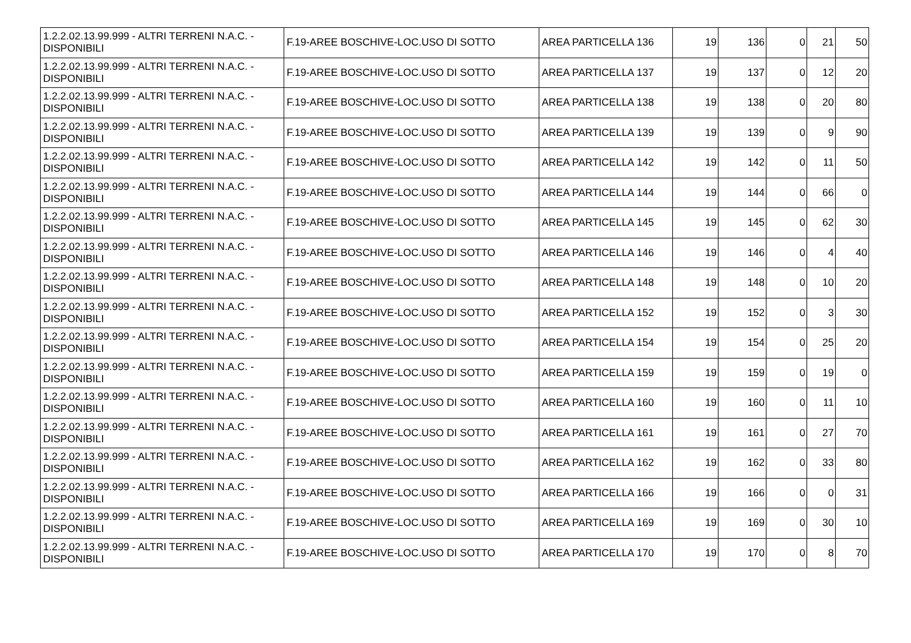| 1.2.2.02.13.99.999 - ALTRI TERRENI N.A.C. - DISPONIBILI | F.19-AREE BOSCHIVE-LOC.USO DI SOTTO | AREA PARTICELLA 136 | 19 | 136 | 0 | 21 | 50 |
| 1.2.2.02.13.99.999 - ALTRI TERRENI N.A.C. - DISPONIBILI | F.19-AREE BOSCHIVE-LOC.USO DI SOTTO | AREA PARTICELLA 137 | 19 | 137 | 0 | 12 | 20 |
| 1.2.2.02.13.99.999 - ALTRI TERRENI N.A.C. - DISPONIBILI | F.19-AREE BOSCHIVE-LOC.USO DI SOTTO | AREA PARTICELLA 138 | 19 | 138 | 0 | 20 | 80 |
| 1.2.2.02.13.99.999 - ALTRI TERRENI N.A.C. - DISPONIBILI | F.19-AREE BOSCHIVE-LOC.USO DI SOTTO | AREA PARTICELLA 139 | 19 | 139 | 0 | 9 | 90 |
| 1.2.2.02.13.99.999 - ALTRI TERRENI N.A.C. - DISPONIBILI | F.19-AREE BOSCHIVE-LOC.USO DI SOTTO | AREA PARTICELLA 142 | 19 | 142 | 0 | 11 | 50 |
| 1.2.2.02.13.99.999 - ALTRI TERRENI N.A.C. - DISPONIBILI | F.19-AREE BOSCHIVE-LOC.USO DI SOTTO | AREA PARTICELLA 144 | 19 | 144 | 0 | 66 | 0 |
| 1.2.2.02.13.99.999 - ALTRI TERRENI N.A.C. - DISPONIBILI | F.19-AREE BOSCHIVE-LOC.USO DI SOTTO | AREA PARTICELLA 145 | 19 | 145 | 0 | 62 | 30 |
| 1.2.2.02.13.99.999 - ALTRI TERRENI N.A.C. - DISPONIBILI | F.19-AREE BOSCHIVE-LOC.USO DI SOTTO | AREA PARTICELLA 146 | 19 | 146 | 0 | 4 | 40 |
| 1.2.2.02.13.99.999 - ALTRI TERRENI N.A.C. - DISPONIBILI | F.19-AREE BOSCHIVE-LOC.USO DI SOTTO | AREA PARTICELLA 148 | 19 | 148 | 0 | 10 | 20 |
| 1.2.2.02.13.99.999 - ALTRI TERRENI N.A.C. - DISPONIBILI | F.19-AREE BOSCHIVE-LOC.USO DI SOTTO | AREA PARTICELLA 152 | 19 | 152 | 0 | 3 | 30 |
| 1.2.2.02.13.99.999 - ALTRI TERRENI N.A.C. - DISPONIBILI | F.19-AREE BOSCHIVE-LOC.USO DI SOTTO | AREA PARTICELLA 154 | 19 | 154 | 0 | 25 | 20 |
| 1.2.2.02.13.99.999 - ALTRI TERRENI N.A.C. - DISPONIBILI | F.19-AREE BOSCHIVE-LOC.USO DI SOTTO | AREA PARTICELLA 159 | 19 | 159 | 0 | 19 | 0 |
| 1.2.2.02.13.99.999 - ALTRI TERRENI N.A.C. - DISPONIBILI | F.19-AREE BOSCHIVE-LOC.USO DI SOTTO | AREA PARTICELLA 160 | 19 | 160 | 0 | 11 | 10 |
| 1.2.2.02.13.99.999 - ALTRI TERRENI N.A.C. - DISPONIBILI | F.19-AREE BOSCHIVE-LOC.USO DI SOTTO | AREA PARTICELLA 161 | 19 | 161 | 0 | 27 | 70 |
| 1.2.2.02.13.99.999 - ALTRI TERRENI N.A.C. - DISPONIBILI | F.19-AREE BOSCHIVE-LOC.USO DI SOTTO | AREA PARTICELLA 162 | 19 | 162 | 0 | 33 | 80 |
| 1.2.2.02.13.99.999 - ALTRI TERRENI N.A.C. - DISPONIBILI | F.19-AREE BOSCHIVE-LOC.USO DI SOTTO | AREA PARTICELLA 166 | 19 | 166 | 0 | 0 | 31 |
| 1.2.2.02.13.99.999 - ALTRI TERRENI N.A.C. - DISPONIBILI | F.19-AREE BOSCHIVE-LOC.USO DI SOTTO | AREA PARTICELLA 169 | 19 | 169 | 0 | 30 | 10 |
| 1.2.2.02.13.99.999 - ALTRI TERRENI N.A.C. - DISPONIBILI | F.19-AREE BOSCHIVE-LOC.USO DI SOTTO | AREA PARTICELLA 170 | 19 | 170 | 0 | 8 | 70 |